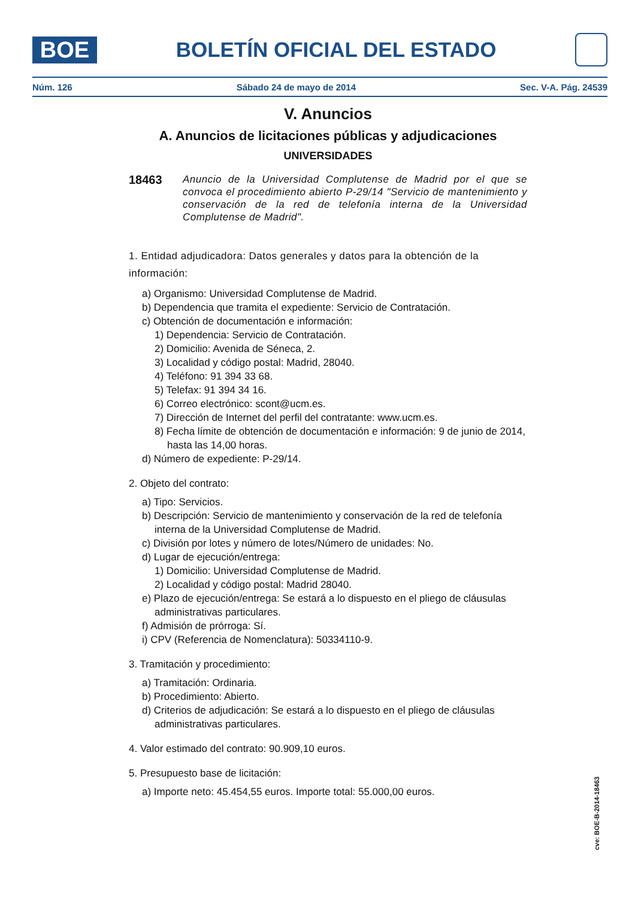BOE
BOLETÍN OFICIAL DEL ESTADO
Núm. 126 Sábado 24 de mayo de 2014 Sec. V-A. Pág. 24539
V. Anuncios
A. Anuncios de licitaciones públicas y adjudicaciones
UNIVERSIDADES
18463
Anuncio de la Universidad Complutense de Madrid por el que se convoca el procedimiento abierto P-29/14 "Servicio de mantenimiento y conservación de la red de telefonía interna de la Universidad Complutense de Madrid".
1. Entidad adjudicadora: Datos generales y datos para la obtención de la información:
a) Organismo: Universidad Complutense de Madrid.
b) Dependencia que tramita el expediente: Servicio de Contratación.
c) Obtención de documentación e información:
1) Dependencia: Servicio de Contratación.
2) Domicilio: Avenida de Séneca, 2.
3) Localidad y código postal: Madrid, 28040.
4) Teléfono: 91 394 33 68.
5) Telefax: 91 394 34 16.
6) Correo electrónico: scont@ucm.es.
7) Dirección de Internet del perfil del contratante: www.ucm.es.
8) Fecha límite de obtención de documentación e información: 9 de junio de 2014, hasta las 14,00 horas.
d) Número de expediente: P-29/14.
2. Objeto del contrato:
a) Tipo: Servicios.
b) Descripción: Servicio de mantenimiento y conservación de la red de telefonía interna de la Universidad Complutense de Madrid.
c) División por lotes y número de lotes/Número de unidades: No.
d) Lugar de ejecución/entrega:
1) Domicilio: Universidad Complutense de Madrid.
2) Localidad y código postal: Madrid 28040.
e) Plazo de ejecución/entrega: Se estará a lo dispuesto en el pliego de cláusulas administrativas particulares.
f) Admisión de prórroga: Sí.
i) CPV (Referencia de Nomenclatura): 50334110-9.
3. Tramitación y procedimiento:
a) Tramitación: Ordinaria.
b) Procedimiento: Abierto.
d) Criterios de adjudicación: Se estará a lo dispuesto en el pliego de cláusulas administrativas particulares.
4. Valor estimado del contrato: 90.909,10 euros.
5. Presupuesto base de licitación:
a) Importe neto: 45.454,55 euros. Importe total: 55.000,00 euros.
cve: BOE-B-2014-18463